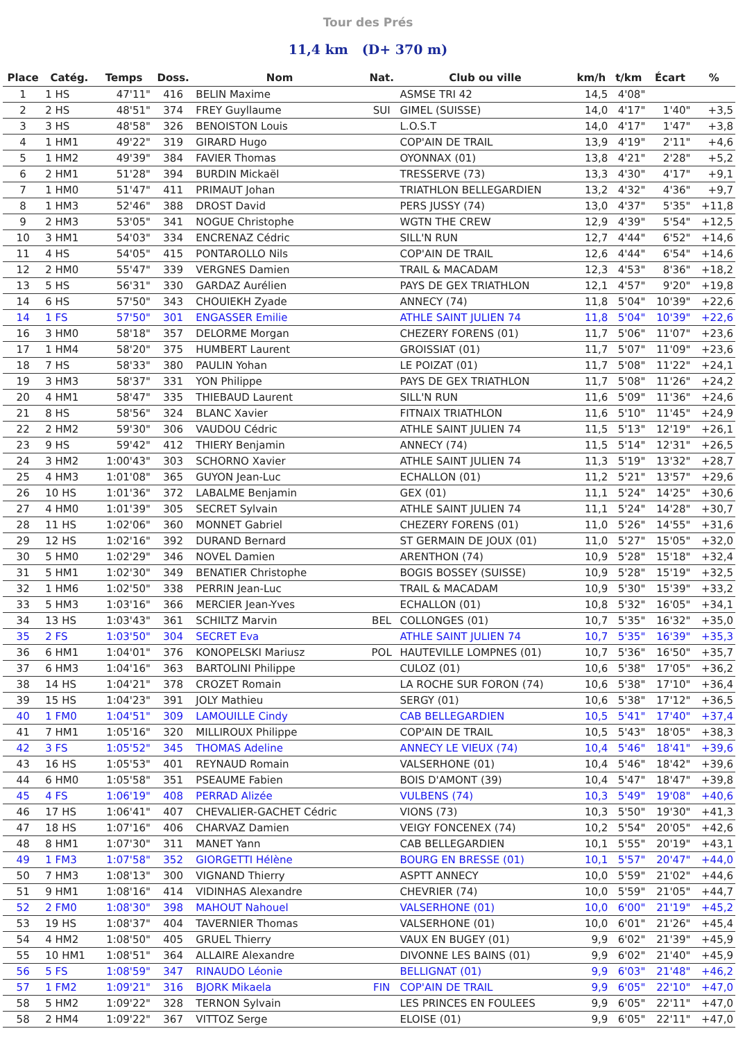Tour des Prés
11,4 km (D+ 370 m)
| Place | Catég. | Temps | Doss. | Nom | Nat. | Club ou ville | km/h | t/km | Écart | % |
| --- | --- | --- | --- | --- | --- | --- | --- | --- | --- | --- |
| 1 | 1 HS | 47'11" | 416 | BELIN Maxime | | ASMSE TRI 42 | 14,5 | 4'08" | | |
| 2 | 2 HS | 48'51" | 374 | FREY Guyllaume | SUI | GIMEL (SUISSE) | 14,0 | 4'17" | 1'40" | +3,5 |
| 3 | 3 HS | 48'58" | 326 | BENOISTON Louis | | L.O.S.T | 14,0 | 4'17" | 1'47" | +3,8 |
| 4 | 1 HM1 | 49'22" | 319 | GIRARD Hugo | | COP'AIN DE TRAIL | 13,9 | 4'19" | 2'11" | +4,6 |
| 5 | 1 HM2 | 49'39" | 384 | FAVIER Thomas | | OYONNAX (01) | 13,8 | 4'21" | 2'28" | +5,2 |
| 6 | 2 HM1 | 51'28" | 394 | BURDIN Mickaël | | TRESSERVE (73) | 13,3 | 4'30" | 4'17" | +9,1 |
| 7 | 1 HM0 | 51'47" | 411 | PRIMAUT Johan | | TRIATHLON BELLEGARDIEN | 13,2 | 4'32" | 4'36" | +9,7 |
| 8 | 1 HM3 | 52'46" | 388 | DROST David | | PERS JUSSY (74) | 13,0 | 4'37" | 5'35" | +11,8 |
| 9 | 2 HM3 | 53'05" | 341 | NOGUE Christophe | | WGTN THE CREW | 12,9 | 4'39" | 5'54" | +12,5 |
| 10 | 3 HM1 | 54'03" | 334 | ENCRENAZ Cédric | | SILL'N RUN | 12,7 | 4'44" | 6'52" | +14,6 |
| 11 | 4 HS | 54'05" | 415 | PONTAROLLO Nils | | COP'AIN DE TRAIL | 12,6 | 4'44" | 6'54" | +14,6 |
| 12 | 2 HM0 | 55'47" | 339 | VERGNES Damien | | TRAIL & MACADAM | 12,3 | 4'53" | 8'36" | +18,2 |
| 13 | 5 HS | 56'31" | 330 | GARDAZ Aurélien | | PAYS DE GEX TRIATHLON | 12,1 | 4'57" | 9'20" | +19,8 |
| 14 | 6 HS | 57'50" | 343 | CHOUIEKH Zyade | | ANNECY (74) | 11,8 | 5'04" | 10'39" | +22,6 |
| 14 | 1 FS | 57'50" | 301 | ENGASSER Emilie | | ATHLE SAINT JULIEN 74 | 11,8 | 5'04" | 10'39" | +22,6 |
| 16 | 3 HM0 | 58'18" | 357 | DELORME Morgan | | CHEZERY FORENS (01) | 11,7 | 5'06" | 11'07" | +23,6 |
| 17 | 1 HM4 | 58'20" | 375 | HUMBERT Laurent | | GROISSIAT (01) | 11,7 | 5'07" | 11'09" | +23,6 |
| 18 | 7 HS | 58'33" | 380 | PAULIN Yohan | | LE POIZAT (01) | 11,7 | 5'08" | 11'22" | +24,1 |
| 19 | 3 HM3 | 58'37" | 331 | YON Philippe | | PAYS DE GEX TRIATHLON | 11,7 | 5'08" | 11'26" | +24,2 |
| 20 | 4 HM1 | 58'47" | 335 | THIEBAUD Laurent | | SILL'N RUN | 11,6 | 5'09" | 11'36" | +24,6 |
| 21 | 8 HS | 58'56" | 324 | BLANC Xavier | | FITNAIX TRIATHLON | 11,6 | 5'10" | 11'45" | +24,9 |
| 22 | 2 HM2 | 59'30" | 306 | VAUDOU Cédric | | ATHLE SAINT JULIEN 74 | 11,5 | 5'13" | 12'19" | +26,1 |
| 23 | 9 HS | 59'42" | 412 | THIERY Benjamin | | ANNECY (74) | 11,5 | 5'14" | 12'31" | +26,5 |
| 24 | 3 HM2 | 1:00'43" | 303 | SCHORNO Xavier | | ATHLE SAINT JULIEN 74 | 11,3 | 5'19" | 13'32" | +28,7 |
| 25 | 4 HM3 | 1:01'08" | 365 | GUYON Jean-Luc | | ECHALLON (01) | 11,2 | 5'21" | 13'57" | +29,6 |
| 26 | 10 HS | 1:01'36" | 372 | LABALME Benjamin | | GEX (01) | 11,1 | 5'24" | 14'25" | +30,6 |
| 27 | 4 HM0 | 1:01'39" | 305 | SECRET Sylvain | | ATHLE SAINT JULIEN 74 | 11,1 | 5'24" | 14'28" | +30,7 |
| 28 | 11 HS | 1:02'06" | 360 | MONNET Gabriel | | CHEZERY FORENS (01) | 11,0 | 5'26" | 14'55" | +31,6 |
| 29 | 12 HS | 1:02'16" | 392 | DURAND Bernard | | ST GERMAIN DE JOUX (01) | 11,0 | 5'27" | 15'05" | +32,0 |
| 30 | 5 HM0 | 1:02'29" | 346 | NOVEL Damien | | ARENTHON (74) | 10,9 | 5'28" | 15'18" | +32,4 |
| 31 | 5 HM1 | 1:02'30" | 349 | BENATIER Christophe | | BOGIS BOSSEY (SUISSE) | 10,9 | 5'28" | 15'19" | +32,5 |
| 32 | 1 HM6 | 1:02'50" | 338 | PERRIN Jean-Luc | | TRAIL & MACADAM | 10,9 | 5'30" | 15'39" | +33,2 |
| 33 | 5 HM3 | 1:03'16" | 366 | MERCIER Jean-Yves | | ECHALLON (01) | 10,8 | 5'32" | 16'05" | +34,1 |
| 34 | 13 HS | 1:03'43" | 361 | SCHILTZ Marvin | BEL | COLLONGES (01) | 10,7 | 5'35" | 16'32" | +35,0 |
| 35 | 2 FS | 1:03'50" | 304 | SECRET Eva | | ATHLE SAINT JULIEN 74 | 10,7 | 5'35" | 16'39" | +35,3 |
| 36 | 6 HM1 | 1:04'01" | 376 | KONOPELSKI Mariusz | POL | HAUTEVILLE LOMPNES (01) | 10,7 | 5'36" | 16'50" | +35,7 |
| 37 | 6 HM3 | 1:04'16" | 363 | BARTOLINI Philippe | | CULOZ (01) | 10,6 | 5'38" | 17'05" | +36,2 |
| 38 | 14 HS | 1:04'21" | 378 | CROZET Romain | | LA ROCHE SUR FORON (74) | 10,6 | 5'38" | 17'10" | +36,4 |
| 39 | 15 HS | 1:04'23" | 391 | JOLY Mathieu | | SERGY (01) | 10,6 | 5'38" | 17'12" | +36,5 |
| 40 | 1 FM0 | 1:04'51" | 309 | LAMOUILLE Cindy | | CAB BELLEGARDIEN | 10,5 | 5'41" | 17'40" | +37,4 |
| 41 | 7 HM1 | 1:05'16" | 320 | MILLIROUX Philippe | | COP'AIN DE TRAIL | 10,5 | 5'43" | 18'05" | +38,3 |
| 42 | 3 FS | 1:05'52" | 345 | THOMAS Adeline | | ANNECY LE VIEUX (74) | 10,4 | 5'46" | 18'41" | +39,6 |
| 43 | 16 HS | 1:05'53" | 401 | REYNAUD Romain | | VALSERHONE (01) | 10,4 | 5'46" | 18'42" | +39,6 |
| 44 | 6 HM0 | 1:05'58" | 351 | PSEAUME Fabien | | BOIS D'AMONT (39) | 10,4 | 5'47" | 18'47" | +39,8 |
| 45 | 4 FS | 1:06'19" | 408 | PERRAD Alizée | | VULBENS (74) | 10,3 | 5'49" | 19'08" | +40,6 |
| 46 | 17 HS | 1:06'41" | 407 | CHEVALIER-GACHET Cédric | | VIONS (73) | 10,3 | 5'50" | 19'30" | +41,3 |
| 47 | 18 HS | 1:07'16" | 406 | CHARVAZ Damien | | VEIGY FONCENEX (74) | 10,2 | 5'54" | 20'05" | +42,6 |
| 48 | 8 HM1 | 1:07'30" | 311 | MANET Yann | | CAB BELLEGARDIEN | 10,1 | 5'55" | 20'19" | +43,1 |
| 49 | 1 FM3 | 1:07'58" | 352 | GIORGETTI Hélène | | BOURG EN BRESSE (01) | 10,1 | 5'57" | 20'47" | +44,0 |
| 50 | 7 HM3 | 1:08'13" | 300 | VIGNAND Thierry | | ASPTT ANNECY | 10,0 | 5'59" | 21'02" | +44,6 |
| 51 | 9 HM1 | 1:08'16" | 414 | VIDINHAS Alexandre | | CHEVRIER (74) | 10,0 | 5'59" | 21'05" | +44,7 |
| 52 | 2 FM0 | 1:08'30" | 398 | MAHOUT Nahouel | | VALSERHONE (01) | 10,0 | 6'00" | 21'19" | +45,2 |
| 53 | 19 HS | 1:08'37" | 404 | TAVERNIER Thomas | | VALSERHONE (01) | 10,0 | 6'01" | 21'26" | +45,4 |
| 54 | 4 HM2 | 1:08'50" | 405 | GRUEL Thierry | | VAUX EN BUGEY (01) | 9,9 | 6'02" | 21'39" | +45,9 |
| 55 | 10 HM1 | 1:08'51" | 364 | ALLAIRE Alexandre | | DIVONNE LES BAINS (01) | 9,9 | 6'02" | 21'40" | +45,9 |
| 56 | 5 FS | 1:08'59" | 347 | RINAUDO Léonie | | BELLIGNAT (01) | 9,9 | 6'03" | 21'48" | +46,2 |
| 57 | 1 FM2 | 1:09'21" | 316 | BJORK Mikaela | FIN | COP'AIN DE TRAIL | 9,9 | 6'05" | 22'10" | +47,0 |
| 58 | 5 HM2 | 1:09'22" | 328 | TERNON Sylvain | | LES PRINCES EN FOULEES | 9,9 | 6'05" | 22'11" | +47,0 |
| 58 | 2 HM4 | 1:09'22" | 367 | VITTOZ Serge | | ELOISE (01) | 9,9 | 6'05" | 22'11" | +47,0 |